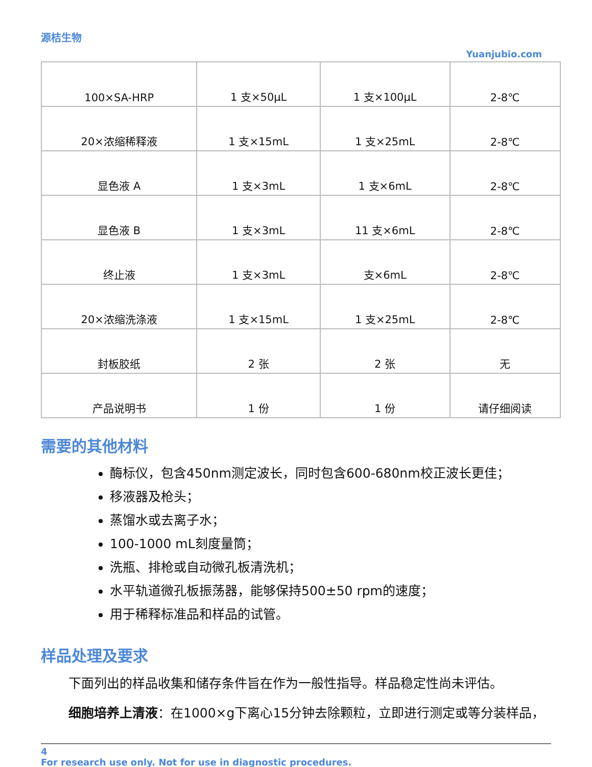源桔生物
Yuanjubio.com
| 100×SA-HRP | 1 支×50μL | 1 支×100μL | 2-8℃ |
| 20×浓缩稀释液 | 1 支×15mL | 1 支×25mL | 2-8℃ |
| 显色液 A | 1 支×3mL | 1 支×6mL | 2-8℃ |
| 显色液 B | 1 支×3mL | 11 支×6mL | 2-8℃ |
| 终止液 | 1 支×3mL | 支×6mL | 2-8℃ |
| 20×浓缩洗涤液 | 1 支×15mL | 1 支×25mL | 2-8℃ |
| 封板胶纸 | 2 张 | 2 张 | 无 |
| 产品说明书 | 1 份 | 1 份 | 请仔细阅读 |
需要的其他材料
酶标仪，包含450nm测定波长，同时包含600-680nm校正波长更佳；
移液器及枪头；
蒸馏水或去离子水；
100-1000 mL刻度量筒；
洗瓶、排枪或自动微孔板清洗机；
水平轨道微孔板振荡器，能够保持500±50 rpm的速度；
用于稀释标准品和样品的试管。
样品处理及要求
下面列出的样品收集和储存条件旨在作为一般性指导。样品稳定性尚未评估。
细胞培养上清液：在1000×g下离心15分钟去除颗粒，立即进行测定或等分装样品，
4
For research use only. Not for use in diagnostic procedures.